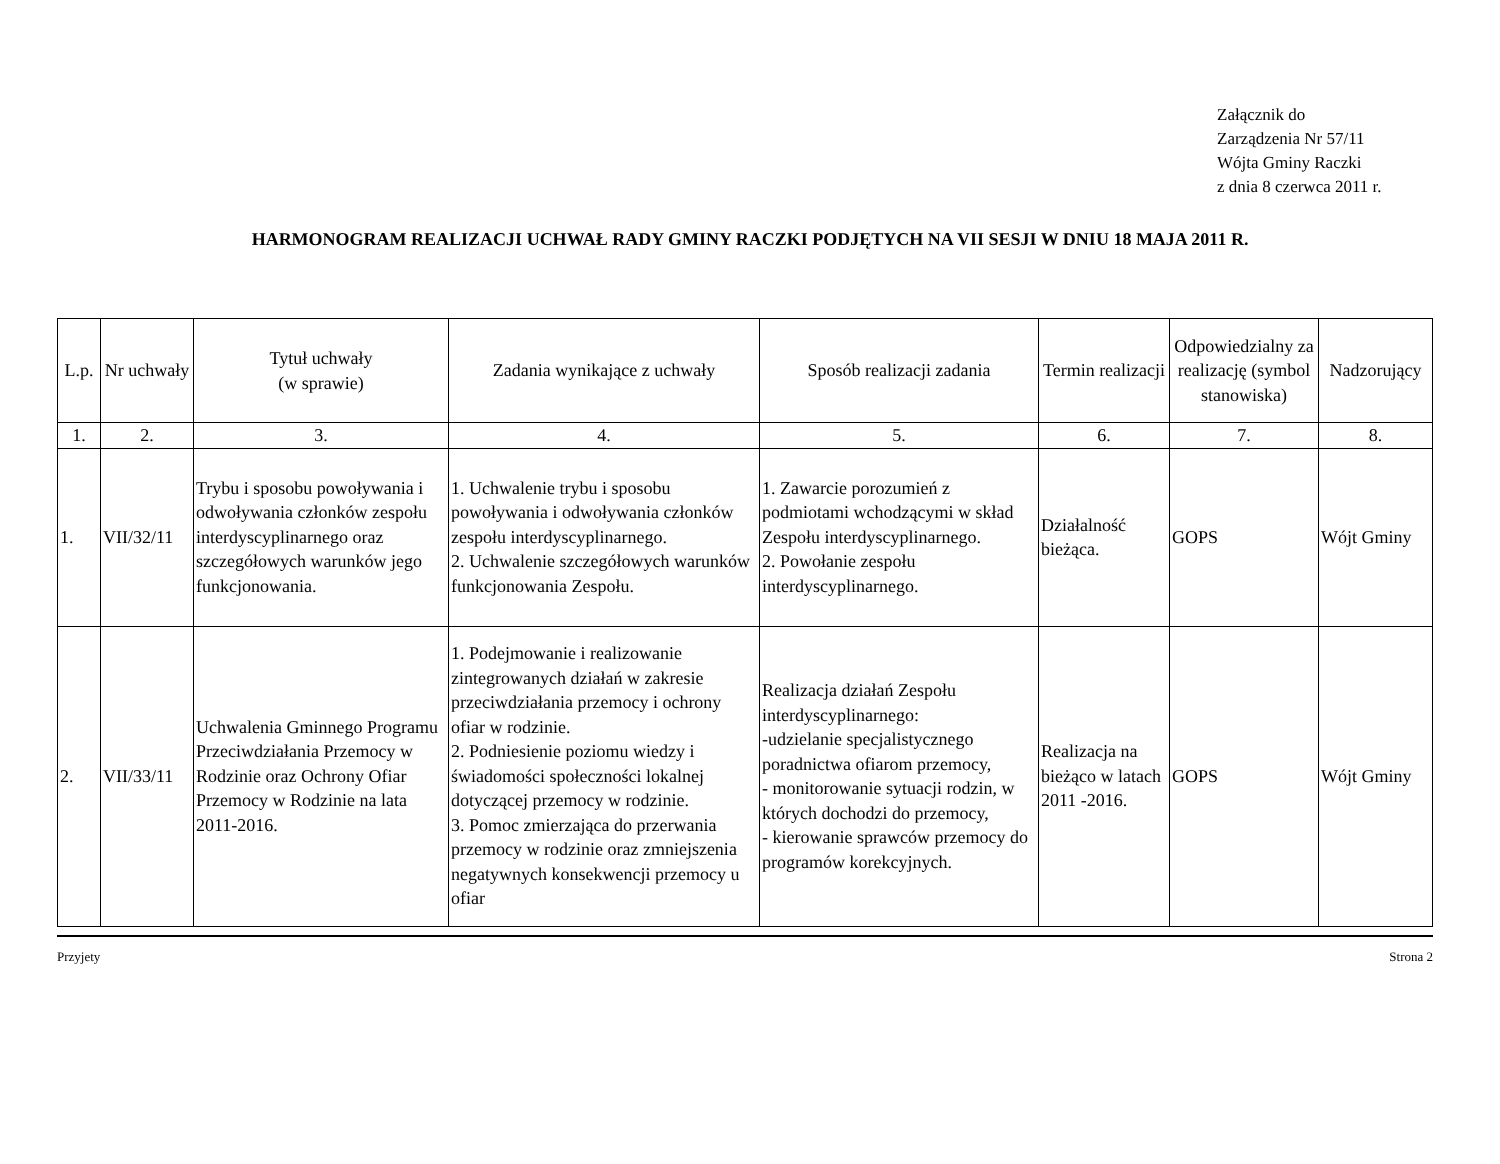Załącznik do
Zarządzenia Nr 57/11
Wójta Gminy Raczki
z dnia 8 czerwca 2011 r.
HARMONOGRAM REALIZACJI UCHWAŁ RADY GMINY RACZKI PODJĘTYCH NA VII SESJI W DNIU 18 MAJA 2011 R.
| L.p. | Nr uchwały | Tytuł uchwały (w sprawie) | Zadania wynikające z uchwały | Sposób realizacji zadania | Termin realizacji | Odpowiedzialny za realizację (symbol stanowiska) | Nadzorujący |
| --- | --- | --- | --- | --- | --- | --- | --- |
| 1. | 2. | 3. | 4. | 5. | 6. | 7. | 8. |
| 1. | VII/32/11 | Trybu i sposobu powoływania i odwoływania członków zespołu interdyscyplinarnego oraz szczegółowych warunków jego funkcjonowania. | 1. Uchwalenie trybu i sposobu powoływania i odwoływania członków zespołu interdyscyplinarnego. 2. Uchwalenie szczegółowych warunków funkcjonowania Zespołu. | 1. Zawarcie porozumień z podmiotami wchodzącymi w skład Zespołu interdyscyplinarnego. 2. Powołanie zespołu interdyscyplinarnego. | Działalność bieżąca. | GOPS | Wójt Gminy |
| 2. | VII/33/11 | Uchwalenia Gminnego Programu Przeciwdziałania Przemocy w Rodzinie oraz Ochrony Ofiar Przemocy w Rodzinie na lata 2011-2016. | 1. Podejmowanie i realizowanie zintegrowanych działań w zakresie przeciwdziałania przemocy i ochrony ofiar w rodzinie. 2. Podniesienie poziomu wiedzy i świadomości społeczności lokalnej dotyczącej przemocy w rodzinie. 3. Pomoc zmierzająca do przerwania przemocy w rodzinie oraz zmniejszenia negatywnych konsekwencji przemocy u ofiar | Realizacja działań Zespołu interdyscyplinarnego: -udzielanie specjalistycznego poradnictwa ofiarom przemocy, - monitorowanie sytuacji rodzin, w których dochodzi do przemocy, - kierowanie sprawców przemocy do programów korekcyjnych. | Realizacja na bieżąco w latach 2011 -2016. | GOPS | Wójt Gminy |
Przyjety Strona 2